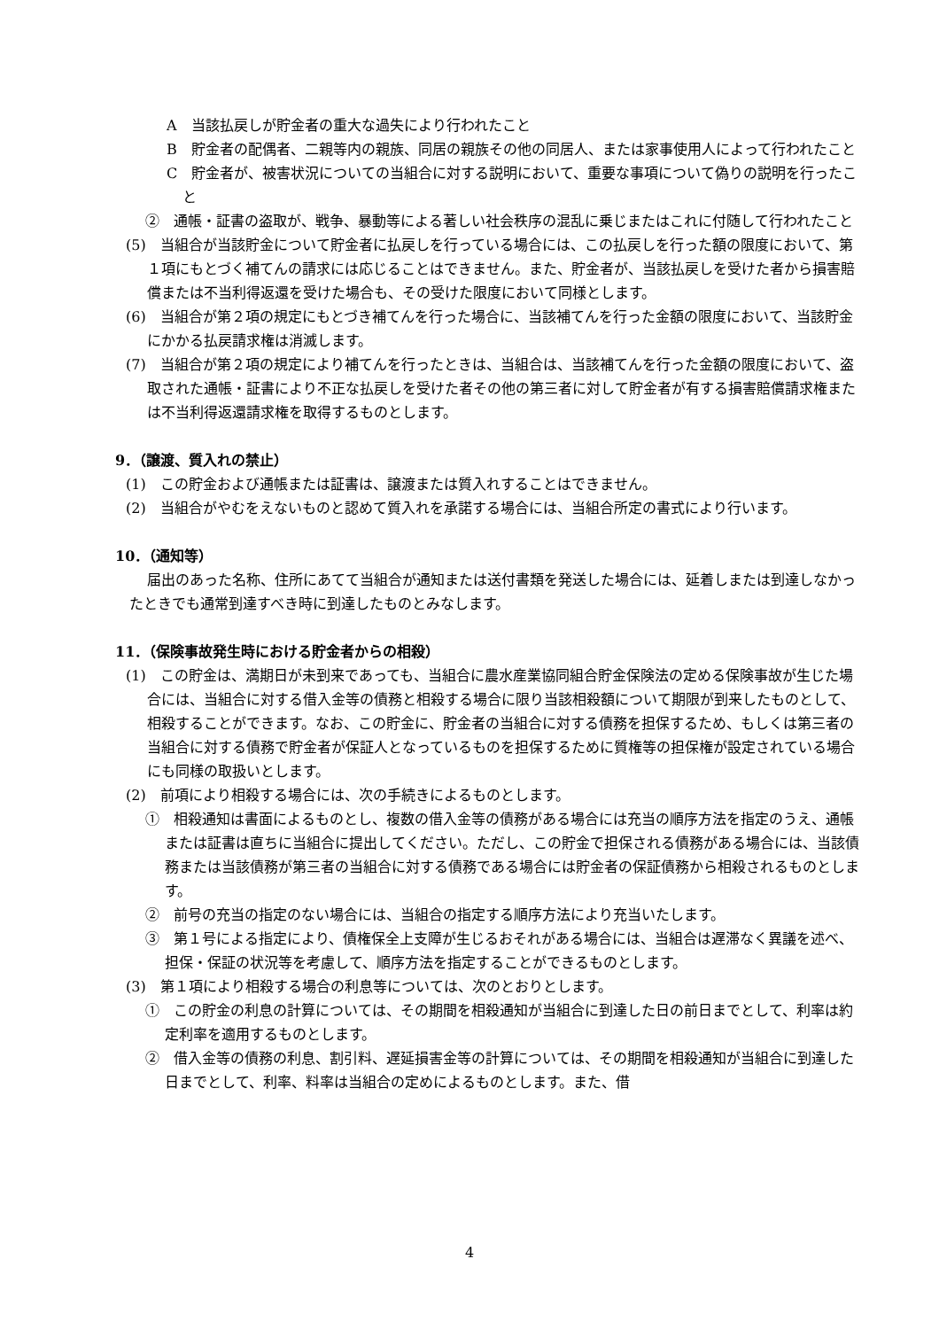A　当該払戻しが貯金者の重大な過失により行われたこと
B　貯金者の配偶者、二親等内の親族、同居の親族その他の同居人、または家事使用人によって行われたこと
C　貯金者が、被害状況についての当組合に対する説明において、重要な事項について偽りの説明を行ったこと
②　通帳・証書の盗取が、戦争、暴動等による著しい社会秩序の混乱に乗じまたはこれに付随して行われたこと
(5)　当組合が当該貯金について貯金者に払戻しを行っている場合には、この払戻しを行った額の限度において、第１項にもとづく補てんの請求には応じることはできません。また、貯金者が、当該払戻しを受けた者から損害賠償または不当利得返還を受けた場合も、その受けた限度において同様とします。
(6)　当組合が第２項の規定にもとづき補てんを行った場合に、当該補てんを行った金額の限度において、当該貯金にかかる払戻請求権は消滅します。
(7)　当組合が第２項の規定により補てんを行ったときは、当組合は、当該補てんを行った金額の限度において、盗取された通帳・証書により不正な払戻しを受けた者その他の第三者に対して貯金者が有する損害賠償請求権または不当利得返還請求権を取得するものとします。
9．（譲渡、質入れの禁止）
(1)　この貯金および通帳または証書は、譲渡または質入れすることはできません。
(2)　当組合がやむをえないものと認めて質入れを承諾する場合には、当組合所定の書式により行います。
10．（通知等）
届出のあった名称、住所にあてて当組合が通知または送付書類を発送した場合には、延着しまたは到達しなかったときでも通常到達すべき時に到達したものとみなします。
11．（保険事故発生時における貯金者からの相殺）
(1)　この貯金は、満期日が未到来であっても、当組合に農水産業協同組合貯金保険法の定める保険事故が生じた場合には、当組合に対する借入金等の債務と相殺する場合に限り当該相殺額について期限が到来したものとして、相殺することができます。なお、この貯金に、貯金者の当組合に対する債務を担保するため、もしくは第三者の当組合に対する債務で貯金者が保証人となっているものを担保するために質権等の担保権が設定されている場合にも同様の取扱いとします。
(2)　前項により相殺する場合には、次の手続きによるものとします。
①　相殺通知は書面によるものとし、複数の借入金等の債務がある場合には充当の順序方法を指定のうえ、通帳または証書は直ちに当組合に提出してください。ただし、この貯金で担保される債務がある場合には、当該債務または当該債務が第三者の当組合に対する債務である場合には貯金者の保証債務から相殺されるものとします。
②　前号の充当の指定のない場合には、当組合の指定する順序方法により充当いたします。
③　第１号による指定により、債権保全上支障が生じるおそれがある場合には、当組合は遅滞なく異議を述べ、担保・保証の状況等を考慮して、順序方法を指定することができるものとします。
(3)　第１項により相殺する場合の利息等については、次のとおりとします。
①　この貯金の利息の計算については、その期間を相殺通知が当組合に到達した日の前日までとして、利率は約定利率を適用するものとします。
②　借入金等の債務の利息、割引料、遅延損害金等の計算については、その期間を相殺通知が当組合に到達した日までとして、利率、料率は当組合の定めによるものとします。また、借
4